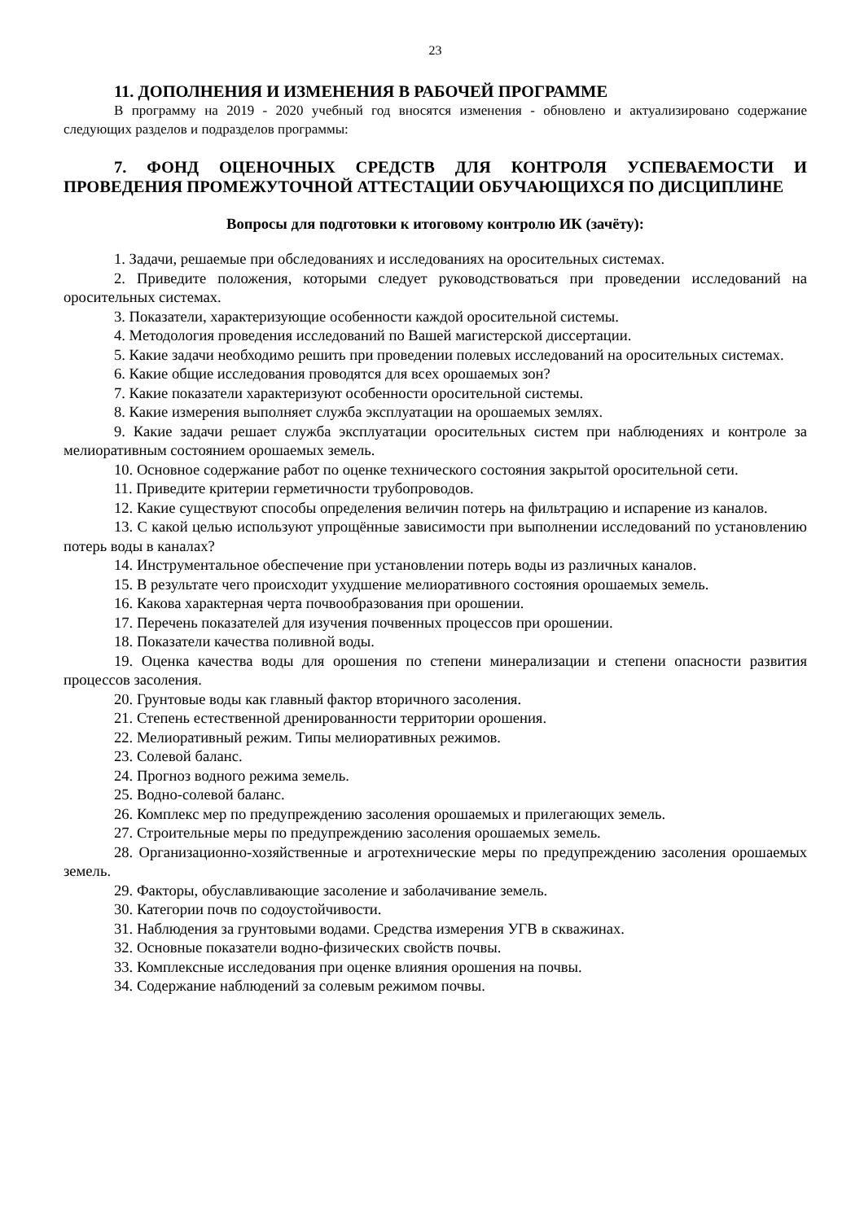23
11. ДОПОЛНЕНИЯ И ИЗМЕНЕНИЯ В РАБОЧЕЙ ПРОГРАММЕ
В программу на 2019 - 2020 учебный год вносятся изменения - обновлено и актуализировано содержание следующих разделов и подразделов программы:
7. ФОНД ОЦЕНОЧНЫХ СРЕДСТВ ДЛЯ КОНТРОЛЯ УСПЕВАЕМОСТИ И ПРОВЕДЕНИЯ ПРОМЕЖУТОЧНОЙ АТТЕСТАЦИИ ОБУЧАЮЩИХСЯ ПО ДИСЦИПЛИНЕ
Вопросы для подготовки к итоговому контролю ИК (зачёту):
1. Задачи, решаемые при обследованиях и исследованиях на оросительных системах.
2. Приведите положения, которыми следует руководствоваться при проведении исследований на оросительных системах.
3. Показатели, характеризующие особенности каждой оросительной системы.
4. Методология проведения исследований по Вашей магистерской диссертации.
5. Какие задачи необходимо решить при проведении полевых исследований на оросительных системах.
6. Какие общие исследования проводятся для всех орошаемых зон?
7. Какие показатели характеризуют особенности оросительной системы.
8. Какие измерения выполняет служба эксплуатации на орошаемых землях.
9. Какие задачи решает служба эксплуатации оросительных систем при наблюдениях и контроле за мелиоративным состоянием орошаемых земель.
10. Основное содержание работ по оценке технического состояния закрытой оросительной сети.
11. Приведите критерии герметичности трубопроводов.
12. Какие существуют способы определения величин потерь на фильтрацию и испарение из каналов.
13. С какой целью используют упрощённые зависимости при выполнении исследований по установлению потерь воды в каналах?
14. Инструментальное обеспечение при установлении потерь воды из различных каналов.
15. В результате чего происходит ухудшение мелиоративного состояния орошаемых земель.
16. Какова характерная черта почвообразования при орошении.
17. Перечень показателей для изучения почвенных процессов при орошении.
18. Показатели качества поливной воды.
19. Оценка качества воды для орошения по степени минерализации и степени опасности развития процессов засоления.
20. Грунтовые воды как главный фактор вторичного засоления.
21. Степень естественной дренированности территории орошения.
22. Мелиоративный режим. Типы мелиоративных режимов.
23. Солевой баланс.
24. Прогноз водного режима земель.
25. Водно-солевой баланс.
26. Комплекс мер по предупреждению засоления орошаемых и прилегающих земель.
27. Строительные меры по предупреждению засоления орошаемых земель.
28. Организационно-хозяйственные и агротехнические меры по предупреждению засоления орошаемых земель.
29. Факторы, обуславливающие засоление и заболачивание земель.
30. Категории почв по содоустойчивости.
31. Наблюдения за грунтовыми водами. Средства измерения УГВ в скважинах.
32. Основные показатели водно-физических свойств почвы.
33. Комплексные исследования при оценке влияния орошения на почвы.
34. Содержание наблюдений за солевым режимом почвы.